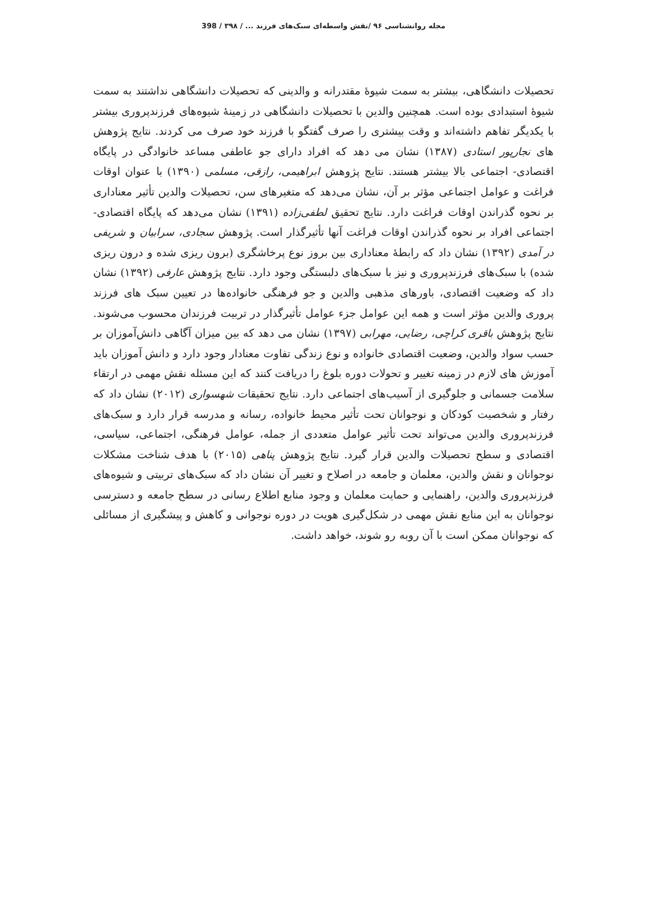مجله روانشناسی ۹۶ /نقش واسطه‌ای سبک‌های فرزند ... / ۳۹۸ / 398
تحصیلات دانشگاهی، بیشتر به سمت شیوۀ مقتدرانه و والدینی که تحصیلات دانشگاهی نداشتند به سمت شیوۀ استبدادی بوده است. همچنین والدین با تحصیلات دانشگاهی در زمینۀ شیوه‌های فرزندپروری بیشتر با یکدیگر تفاهم داشته‌اند و وقت بیشتری را صرف گفتگو با فرزند خود صرف می کردند. نتایج پژوهش های نجارپور استادی (۱۳۸۷) نشان می دهد که افراد دارای جو عاطفی مساعد خانوادگی در پایگاه اقتصادی- اجتماعی بالا بیشتر هستند. نتایج پژوهش ابراهیمی، رازقی، مسلمی (۱۳۹۰) با عنوان اوقات فراغت و عوامل اجتماعی مؤثر بر آن، نشان می‌دهد که متغیرهای سن، تحصیلات والدین تأثیر معناداری بر نحوه گذراندن اوقات فراغت دارد. نتایج تحقیق لطفی‌زاده (۱۳۹۱) نشان می‌دهد که پایگاه اقتصادی- اجتماعی افراد بر نحوه گذراندن اوقات فراغت آنها تأثیرگذار است. پژوهش سجادی، سرابیان و شریفی در آمدی (۱۳۹۲) نشان داد که رابطۀ معناداری بین بروز نوع پرخاشگری (برون ریزی شده و درون ریزی شده) با سبک‌های فرزندپروری و نیز با سبک‌های دلبستگی وجود دارد. نتایج پژوهش عارفی (۱۳۹۲) نشان داد که وضعیت اقتصادی، باورهای مذهبی والدین و جو فرهنگی خانواده‌ها در تعیین سبک های فرزند پروری والدین مؤثر است و همه این عوامل جزء عوامل تأثیرگذار در تربیت فرزندان محسوب می‌شوند. نتایج پژوهش باقری کراچی، رضایی، مهرابی (۱۳۹۷) نشان می دهد که بین میزان آگاهی دانش‌آموزان بر حسب سواد والدین، وضعیت اقتصادی خانواده و نوع زندگی تفاوت معنادار وجود دارد و دانش آموزان باید آموزش های لازم در زمینه تغییر و تحولات دوره بلوغ را دریافت کنند که این مسئله نقش مهمی در ارتقاء سلامت جسمانی و جلوگیری از آسیب‌های اجتماعی دارد. نتایج تحقیقات شهسواری (۲۰۱۲) نشان داد که رفتار و شخصیت کودکان و نوجوانان تحت تأثیر محیط خانواده، رسانه و مدرسه قرار دارد و سبک‌های فرزندپروری والدین می‌تواند تحت تأثیر عوامل متعددی از جمله، عوامل فرهنگی، اجتماعی، سیاسی، اقتصادی و سطح تحصیلات والدین قرار گیرد. نتایج پژوهش پناهی (۲۰۱۵) با هدف شناخت مشکلات نوجوانان و نقش والدین، معلمان و جامعه در اصلاح و تغییر آن نشان داد که سبک‌های تربیتی و شیوه‌های فرزندپروری والدین، راهنمایی و حمایت معلمان و وجود منابع اطلاع رسانی در سطح جامعه و دسترسی نوجوانان به این منابع نقش مهمی در شکل‌گیری هویت در دوره نوجوانی و کاهش و پیشگیری از مسائلی که نوجوانان ممکن است با آن روبه رو شوند، خواهد داشت.